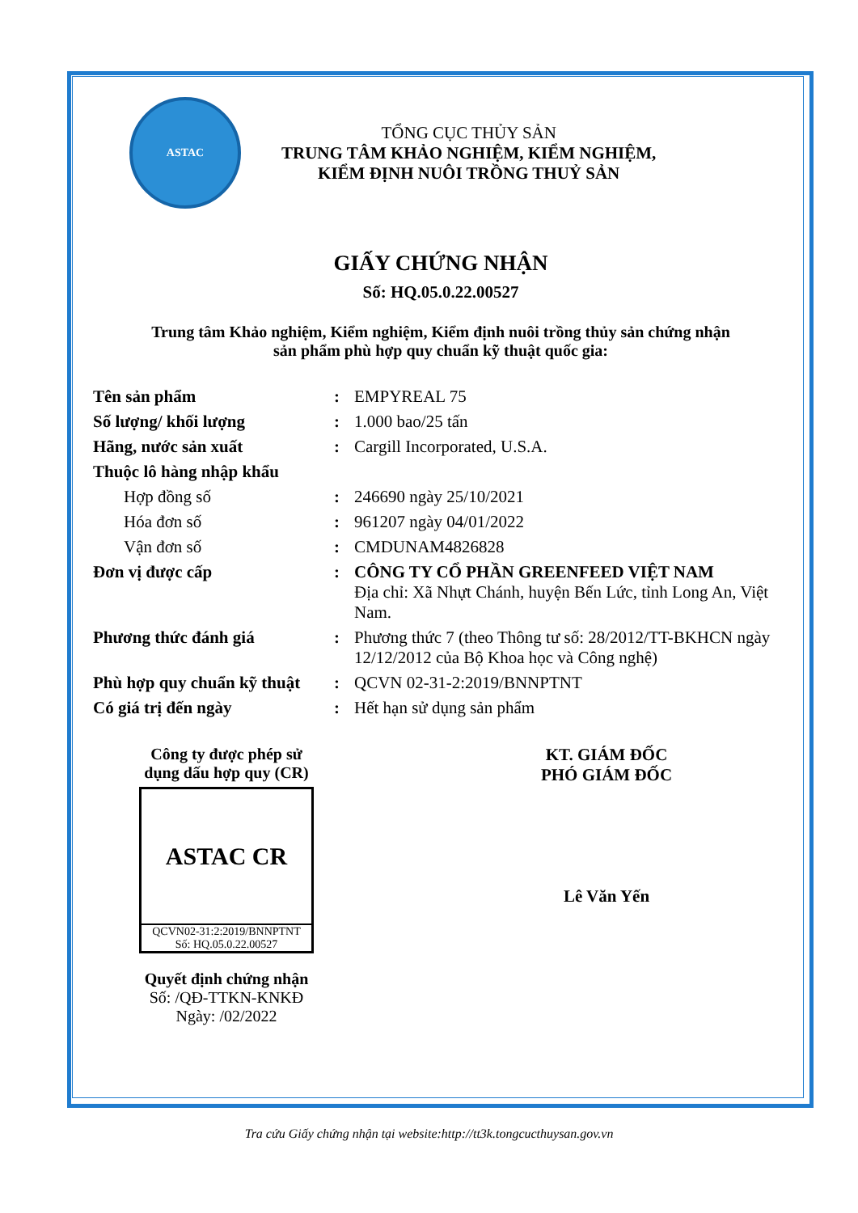ASTAC
TỔNG CỤC THỦY SẢN
TRUNG TÂM KHẢO NGHIỆM, KIỂM NGHIỆM,
KIỂM ĐỊNH NUÔI TRỒNG THUỶ SẢN
GIẤY CHỨNG NHẬN
Số: HQ.05.0.22.00527
Trung tâm Khảo nghiệm, Kiểm nghiệm, Kiểm định nuôi trồng thủy sản chứng nhận
sản phẩm phù hợp quy chuẩn kỹ thuật quốc gia:
| Tên sản phẩm | : | EMPYREAL 75 |
| Số lượng/ khối lượng | : | 1.000 bao/25 tấn |
| Hãng, nước sản xuất | : | Cargill Incorporated, U.S.A. |
| Thuộc lô hàng nhập khẩu | | |
| Hợp đồng số | : | 246690 ngày 25/10/2021 |
| Hóa đơn số | : | 961207 ngày 04/01/2022 |
| Vận đơn số | : | CMDUNAM4826828 |
| Đơn vị được cấp | : | CÔNG TY CỔ PHẦN GREENFEED VIỆT NAM Địa chỉ: Xã Nhựt Chánh, huyện Bến Lức, tỉnh Long An, Việt Nam. |
| Phương thức đánh giá | : | Phương thức 7 (theo Thông tư số: 28/2012/TT-BKHCN ngày 12/12/2012 của Bộ Khoa học và Công nghệ) |
| Phù hợp quy chuẩn kỹ thuật | : | QCVN 02-31-2:2019/BNNPTNT |
| Có giá trị đến ngày | : | Hết hạn sử dụng sản phẩm |
Công ty được phép sử
dụng dấu hợp quy (CR)
ASTAC CR
QCVN02-31:2:2019/BNNPTNT
Số: HQ.05.0.22.00527
Quyết định chứng nhận
Số: /QĐ-TTKN-KNKĐ
Ngày: /02/2022
KT. GIÁM ĐỐC
PHÓ GIÁM ĐỐC
Lê Văn Yến
Tra cứu Giấy chứng nhận tại website:http://tt3k.tongcucthuysan.gov.vn